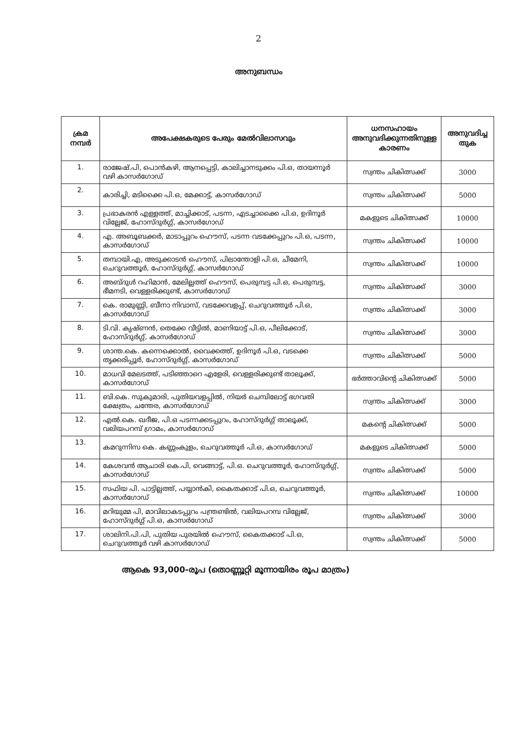2
അനുബന്ധം
| ക്രമ നമ്പർ | അപേക്ഷകരുടെ പേരും മേൽവിലാസവും | ധനസഹായം അനുവദിക്കുന്നതിനുള്ള കാരണം | അനുവദിച്ച തുക |
| --- | --- | --- | --- |
| 1. | രാജേഷ്.പി, പൊൻകഴി, ആനപ്പെട്ടി, കാലിച്ചാനടുക്കം പി.ഒ, തായന്നൂർ വഴി കാസർഗോഡ് | സ്വന്തം ചികിത്സക്ക് | 3000 |
| 2. | കാരിച്ചി, മടിക്കൈ പി.ഒ, മേക്കാട്ട്, കാസർഗോഡ് | സ്വന്തം ചികിത്സക്ക് | 5000 |
| 3. | പ്രഭാകരൻ എള്ളത്ത്, മാച്ചിക്കാട്, പടന്ന, എടച്ചാക്കൈ പി.ഒ, ഉദിനൂർ വില്ലേജ്, ഹോസ്ദുർഗ്ഗ്, കാസർഗോഡ് | മകളുടെ ചികിത്സക്ക് | 10000 |
| 4. | എ. അബൂബക്കർ, മാടാപ്പുറം ഹൌസ്, പടന്ന വടക്കേപ്പുറം പി.ഒ, പടന്ന, കാസർഗോഡ് | സ്വന്തം ചികിത്സക്ക് | 10000 |
| 5. | തമ്പായി.എ, അടുക്കാടൻ ഹൌസ്, പിലാന്തോളി പി.ഒ, ചീമേനി, ചെറുവത്തൂർ, ഹോസ്ദുർഗ്ഗ്, കാസർഗോഡ് | സ്വന്തം ചികിത്സക്ക് | 10000 |
| 6. | അബ്ദുൾ റഹിമാൻ, മേലില്ലത്ത് ഹൌസ്, പെരുമ്പട്ട പി.ഒ, പെരുമ്പട്ട, ഭീമനടി, വെള്ളരിക്കുണ്ട്, കാസർഗോഡ് | സ്വന്തം ചികിത്സക്ക് | 3000 |
| 7. | കെ. രാമുണ്ണി, ബീനാ നിവാസ്, വടക്കേവളപ്പ്, ചെറുവത്തൂർ പി.ഒ, കാസർഗോഡ് | സ്വന്തം ചികിത്സക്ക് | 3000 |
| 8. | ടി.വി. കൃഷ്ണൻ, തെക്കേ വീട്ടിൽ, മാണിയാട്ട് പി.ഒ, പീലിക്കോട്, ഹോസ്ദുർഗ്ഗ്, കാസർഗോഡ് | സ്വന്തം ചികിത്സക്ക് | 3000 |
| 9. | ശാന്ത.കെ. കന്നെക്കൊൽ, വൈക്കത്ത്, ഉദിനൂർ പി.ഒ, വടക്കെ തൃക്കരിപ്പൂർ, ഹോസ്ദുർഗ്ഗ്, കാസർഗോഡ് | സ്വന്തം ചികിത്സക്ക് | 5000 |
| 10. | മാധവി മേലടത്ത്, പടിഞ്ഞാറെ എളേരി, വെള്ളരിക്കുണ്ട് താലൂക്ക്, കാസർഗോഡ് | ഭർത്താവിന്റെ ചികിത്സക്ക് | 5000 |
| 11. | ബി.കെ. സുകുമാരി, പുതിയവളപ്പിൽ, നിയർ ചെമ്പിലോട്ട് ഭഗവതി ക്ഷേത്രം, ചന്തേര, കാസർഗോഡ് | സ്വന്തം ചികിത്സക്ക് | 3000 |
| 12. | എൽ.കെ. ഖദീജ, പി.ഒ പടന്നക്കടപ്പുറം, ഹോസ്ദുർഗ്ഗ് താലൂക്ക്, വലിയപറമ്പ് ഗ്രാമം, കാസർഗോഡ് | മകന്റെ ചികിത്സക്ക് | 5000 |
| 13. | കമറുന്നിസ കെ. കണ്ണംകുളം, ചെറുവത്തൂർ പി.ഒ, കാസർഗോഡ് | മകളുടെ ചികിത്സക്ക് | 5000 |
| 14. | കേശവൻ ആചാരി കെ.പി, വെങ്ങാട്ട്, പി.ഒ. ചെറുവത്തൂർ, ഹോസ്ദുർഗ്ഗ്, കാസർഗോഡ് | സ്വന്തം ചികിത്സക്ക് | 5000 |
| 15. | സഫിയ പി. പാട്ടില്ലത്ത്, പയ്യാൻകി, കൈതക്കാട് പി.ഒ, ചെറുവത്തൂർ, കാസർഗോഡ് | സ്വന്തം ചികിത്സക്ക് | 10000 |
| 16. | മറിയുമ്മ പി, മാവിലാകടപ്പുറം പന്ത്രണ്ടിൽ, വലിയപറമ്പ വില്ലേജ്, ഹോസ്ദുർഗ്ഗ് പി.ഒ, കാസർഗോഡ് | സ്വന്തം ചികിത്സക്ക് | 3000 |
| 17. | ശാലിനി.പി.പി, പുതിയ പുരയിൽ ഹൌസ്, കൈതക്കാട് പി.ഒ, ചെറുവത്തൂർ വഴി കാസർഗോഡ് | സ്വന്തം ചികിത്സക്ക് | 5000 |
ആകെ 93,000-രൂപ (തൊണ്ണൂറ്റി മൂന്നായിരം രൂപ മാത്രം)